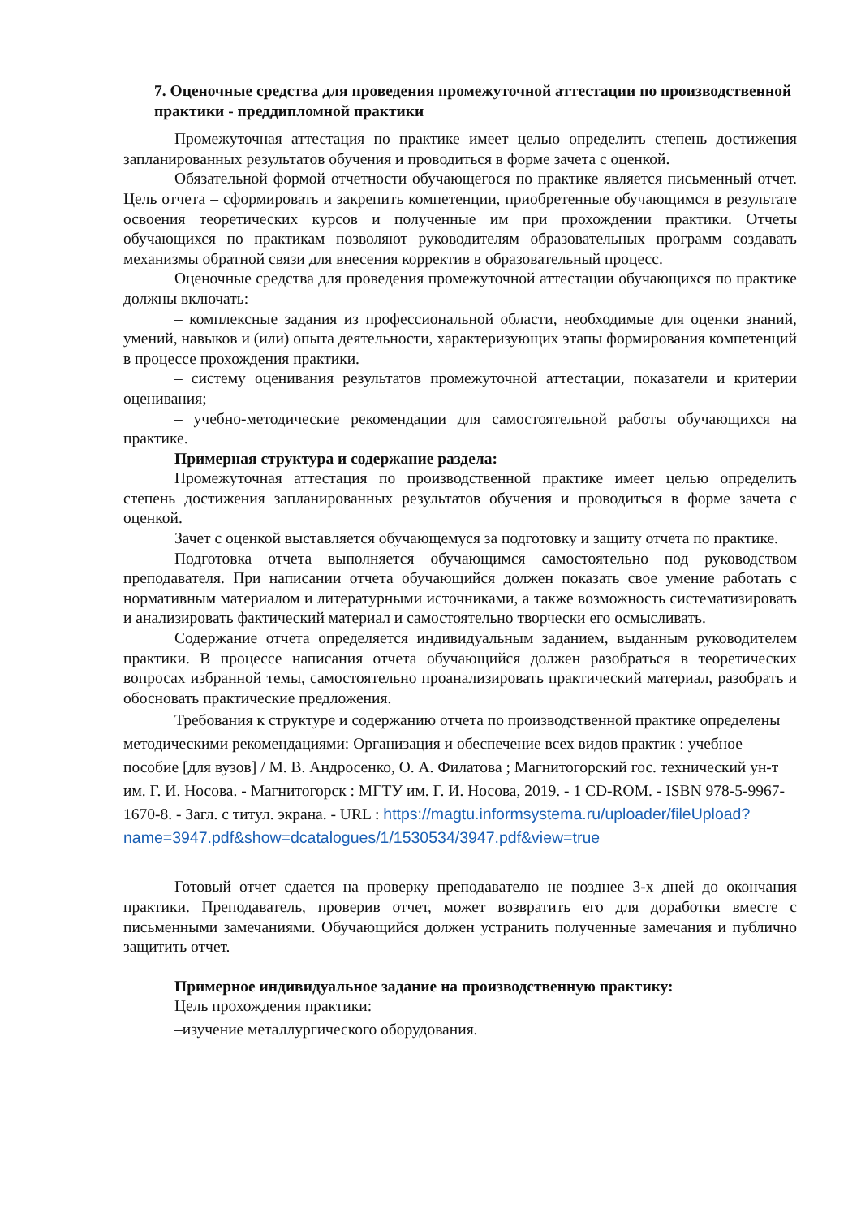7. Оценочные средства для проведения промежуточной аттестации по производственной практики - преддипломной практики
Промежуточная аттестация по практике имеет целью определить степень достижения запланированных результатов обучения и проводиться в форме зачета с оценкой.
Обязательной формой отчетности обучающегося по практике является письменный отчет. Цель отчета – сформировать и закрепить компетенции, приобретенные обучающимся в результате освоения теоретических курсов и полученные им при прохождении практики. Отчеты обучающихся по практикам позволяют руководителям образовательных программ создавать механизмы обратной связи для внесения корректив в образовательный процесс.
Оценочные средства для проведения промежуточной аттестации обучающихся по практике должны включать:
– комплексные задания из профессиональной области, необходимые для оценки знаний, умений, навыков и (или) опыта деятельности, характеризующих этапы формирования компетенций в процессе прохождения практики.
– систему оценивания результатов промежуточной аттестации, показатели и критерии оценивания;
– учебно-методические рекомендации для самостоятельной работы обучающихся на практике.
Примерная структура и содержание раздела:
Промежуточная аттестация по производственной практике имеет целью определить степень достижения запланированных результатов обучения и проводиться в форме зачета с оценкой.
Зачет с оценкой выставляется обучающемуся за подготовку и защиту отчета по практике.
Подготовка отчета выполняется обучающимся самостоятельно под руководством преподавателя. При написании отчета обучающийся должен показать свое умение работать с нормативным материалом и литературными источниками, а также возможность систематизировать и анализировать фактический материал и самостоятельно творчески его осмысливать.
Содержание отчета определяется индивидуальным заданием, выданным руководителем практики. В процессе написания отчета обучающийся должен разобраться в теоретических вопросах избранной темы, самостоятельно проанализировать практический материал, разобрать и обосновать практические предложения.
Требования к структуре и содержанию отчета по производственной практике определены методическими рекомендациями: Организация и обеспечение всех видов практик : учебное пособие [для вузов] / М. В. Андросенко, О. А. Филатова ; Магнитогорский гос. технический ун-т им. Г. И. Носова. - Магнитогорск : МГТУ им. Г. И. Носова, 2019. - 1 CD-ROM. - ISBN 978-5-9967-1670-8. - Загл. с титул. экрана. - URL : https://magtu.informsystema.ru/uploader/fileUpload?name=3947.pdf&show=dcatalogues/1/1530534/3947.pdf&view=true
Готовый отчет сдается на проверку преподавателю не позднее 3-х дней до окончания практики. Преподаватель, проверив отчет, может возвратить его для доработки вместе с письменными замечаниями. Обучающийся должен устранить полученные замечания и публично защитить отчет.
Примерное индивидуальное задание на производственную практику:
Цель прохождения практики:
–изучение металлургического оборудования.